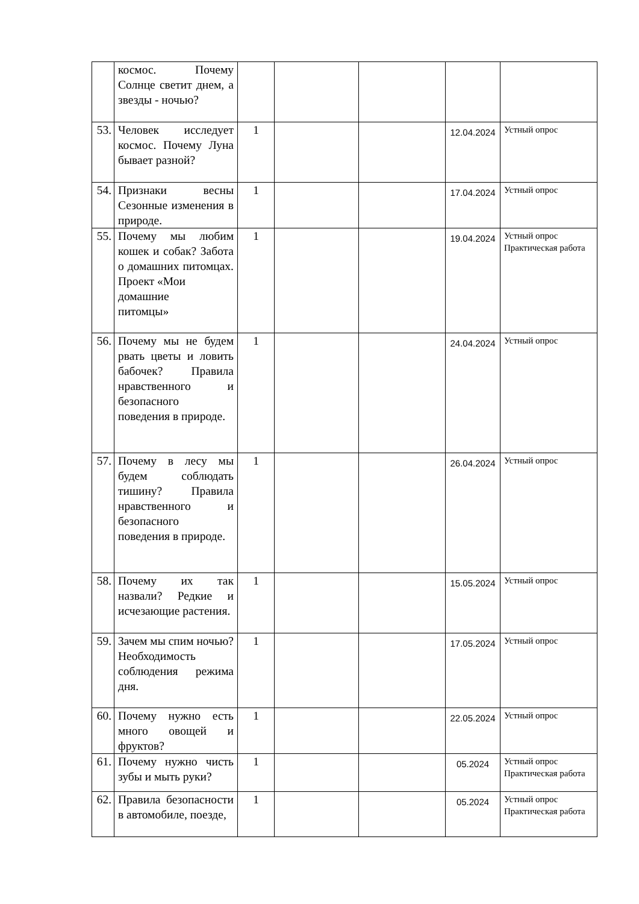| | космос. Почему Солнце светит днем, а звезды - ночью? | | | | | |
| 53. | Человек исследует космос. Почему Луна бывает разной? | 1 | | | 12.04.2024 | Устный опрос |
| 54. | Признаки весны Сезонные изменения в природе. | 1 | | | 17.04.2024 | Устный опрос |
| 55. | Почему мы любим кошек и собак? Забота о домашних питомцах. Проект «Мои домашние питомцы» | 1 | | | 19.04.2024 | Устный опрос Практическая работа |
| 56. | Почему мы не будем рвать цветы и ловить бабочек? Правила нравственного и безопасного поведения в природе. | 1 | | | 24.04.2024 | Устный опрос |
| 57. | Почему в лесу мы будем соблюдать тишину? Правила нравственного и безопасного поведения в природе. | 1 | | | 26.04.2024 | Устный опрос |
| 58. | Почему их так назвали? Редкие и исчезающие растения. | 1 | | | 15.05.2024 | Устный опрос |
| 59. | Зачем мы спим ночью? Необходимость соблюдения режима дня. | 1 | | | 17.05.2024 | Устный опрос |
| 60. | Почему нужно есть много овощей и фруктов? | 1 | | | 22.05.2024 | Устный опрос |
| 61. | Почему нужно чисть зубы и мыть руки? | 1 | | | 05.2024 | Устный опрос Практическая работа |
| 62. | Правила безопасности в автомобиле, поезде, | 1 | | | 05.2024 | Устный опрос Практическая работа |